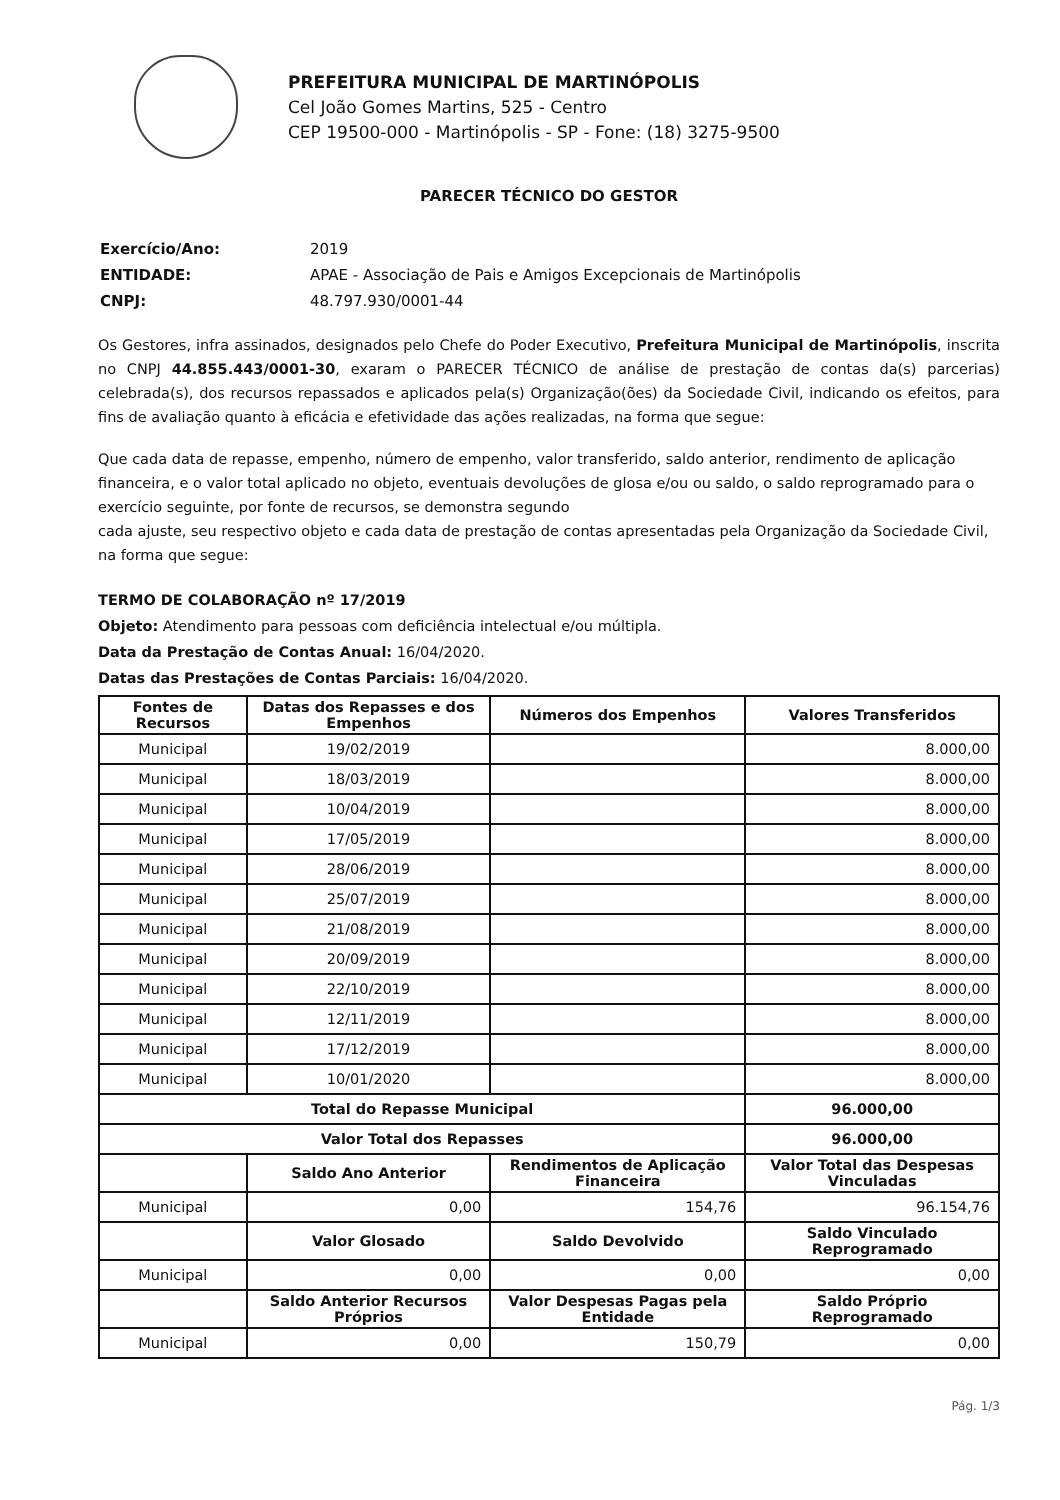PREFEITURA MUNICIPAL DE MARTINÓPOLIS
Cel João Gomes Martins, 525 - Centro
CEP 19500-000 - Martinópolis - SP - Fone: (18) 3275-9500
PARECER TÉCNICO DO GESTOR
| Exercício/Ano: | 2019 |
| ENTIDADE: | APAE - Associação de Pais e Amigos Excepcionais de Martinópolis |
| CNPJ: | 48.797.930/0001-44 |
Os Gestores, infra assinados, designados pelo Chefe do Poder Executivo, Prefeitura Municipal de Martinópolis, inscrita no CNPJ 44.855.443/0001-30, exaram o PARECER TÉCNICO de análise de prestação de contas da(s) parcerias) celebrada(s), dos recursos repassados e aplicados pela(s) Organização(ões) da Sociedade Civil, indicando os efeitos, para fins de avaliação quanto à eficácia e efetividade das ações realizadas, na forma que segue:
Que cada data de repasse, empenho, número de empenho, valor transferido, saldo anterior, rendimento de aplicação financeira, e o valor total aplicado no objeto, eventuais devoluções de glosa e/ou ou saldo, o saldo reprogramado para o exercício seguinte, por fonte de recursos, se demonstra segundo
cada ajuste, seu respectivo objeto e cada data de prestação de contas apresentadas pela Organização da Sociedade Civil, na forma que segue:
TERMO DE COLABORAÇÃO nº 17/2019
Objeto: Atendimento para pessoas com deficiência intelectual e/ou múltipla.
Data da Prestação de Contas Anual: 16/04/2020.
Datas das Prestações de Contas Parciais: 16/04/2020.
| Fontes de Recursos | Datas dos Repasses e dos Empenhos | Números dos Empenhos | Valores Transferidos |
| --- | --- | --- | --- |
| Municipal | 19/02/2019 | | 8.000,00 |
| Municipal | 18/03/2019 | | 8.000,00 |
| Municipal | 10/04/2019 | | 8.000,00 |
| Municipal | 17/05/2019 | | 8.000,00 |
| Municipal | 28/06/2019 | | 8.000,00 |
| Municipal | 25/07/2019 | | 8.000,00 |
| Municipal | 21/08/2019 | | 8.000,00 |
| Municipal | 20/09/2019 | | 8.000,00 |
| Municipal | 22/10/2019 | | 8.000,00 |
| Municipal | 12/11/2019 | | 8.000,00 |
| Municipal | 17/12/2019 | | 8.000,00 |
| Municipal | 10/01/2020 | | 8.000,00 |
| Total do Repasse Municipal | | | 96.000,00 |
| Valor Total dos Repasses | | | 96.000,00 |
| | Saldo Ano Anterior | Rendimentos de Aplicação Financeira | Valor Total das Despesas Vinculadas |
| Municipal | 0,00 | 154,76 | 96.154,76 |
| | Valor Glosado | Saldo Devolvido | Saldo Vinculado Reprogramado |
| Municipal | 0,00 | 0,00 | 0,00 |
| | Saldo Anterior Recursos Próprios | Valor Despesas Pagas pela Entidade | Saldo Próprio Reprogramado |
| Municipal | 0,00 | 150,79 | 0,00 |
Pág. 1/3